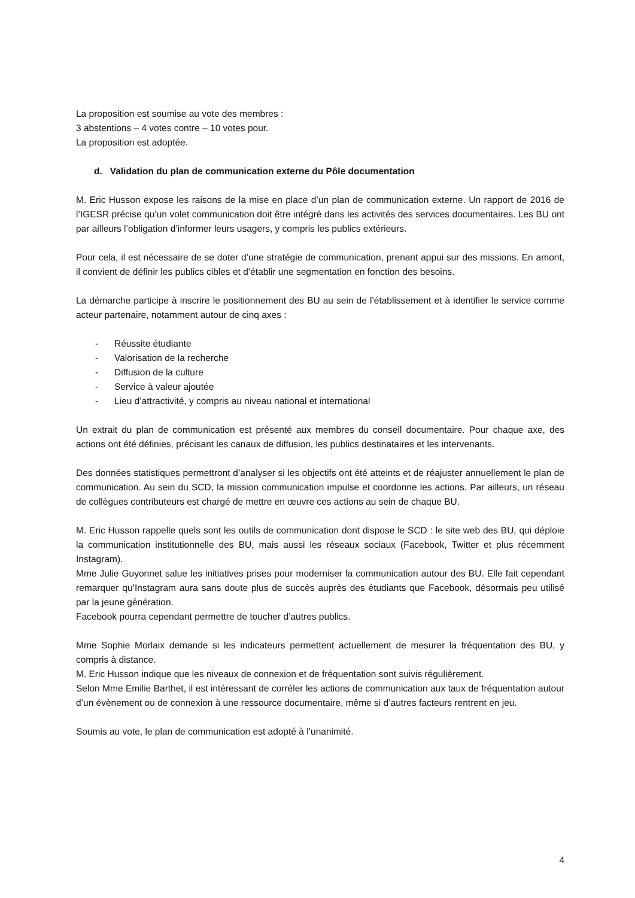La proposition est soumise au vote des membres :
3 abstentions – 4 votes contre – 10 votes pour.
La proposition est adoptée.
d. Validation du plan de communication externe du Pôle documentation
M. Eric Husson expose les raisons de la mise en place d’un plan de communication externe. Un rapport de 2016 de l’IGESR précise qu’un volet communication doit être intégré dans les activités des services documentaires. Les BU ont par ailleurs l’obligation d’informer leurs usagers, y compris les publics extérieurs.
Pour cela, il est nécessaire de se doter d’une stratégie de communication, prenant appui sur des missions. En amont, il convient de définir les publics cibles et d’établir une segmentation en fonction des besoins.
La démarche participe à inscrire le positionnement des BU au sein de l’établissement et à identifier le service comme acteur partenaire, notamment autour de cinq axes :
- Réussite étudiante
- Valorisation de la recherche
- Diffusion de la culture
- Service à valeur ajoutée
- Lieu d’attractivité, y compris au niveau national et international
Un extrait du plan de communication est présenté aux membres du conseil documentaire. Pour chaque axe, des actions ont été définies, précisant les canaux de diffusion, les publics destinataires et les intervenants.
Des données statistiques permettront d’analyser si les objectifs ont été atteints et de réajuster annuellement le plan de communication. Au sein du SCD, la mission communication impulse et coordonne les actions. Par ailleurs, un réseau de collègues contributeurs est chargé de mettre en œuvre ces actions au sein de chaque BU.
M. Eric Husson rappelle quels sont les outils de communication dont dispose le SCD : le site web des BU, qui déploie la communication institutionnelle des BU, mais aussi les réseaux sociaux (Facebook, Twitter et plus récemment Instagram).
Mme Julie Guyonnet salue les initiatives prises pour moderniser la communication autour des BU. Elle fait cependant remarquer qu’Instagram aura sans doute plus de succès auprès des étudiants que Facebook, désormais peu utilisé par la jeune génération.
Facebook pourra cependant permettre de toucher d’autres publics.
Mme Sophie Morlaix demande si les indicateurs permettent actuellement de mesurer la fréquentation des BU, y compris à distance.
M. Eric Husson indique que les niveaux de connexion et de fréquentation sont suivis régulièrement.
Selon Mme Emilie Barthet, il est intéressant de corréler les actions de communication aux taux de fréquentation autour d’un évènement ou de connexion à une ressource documentaire, même si d’autres facteurs rentrent en jeu.
Soumis au vote, le plan de communication est adopté à l’unanimité.
4